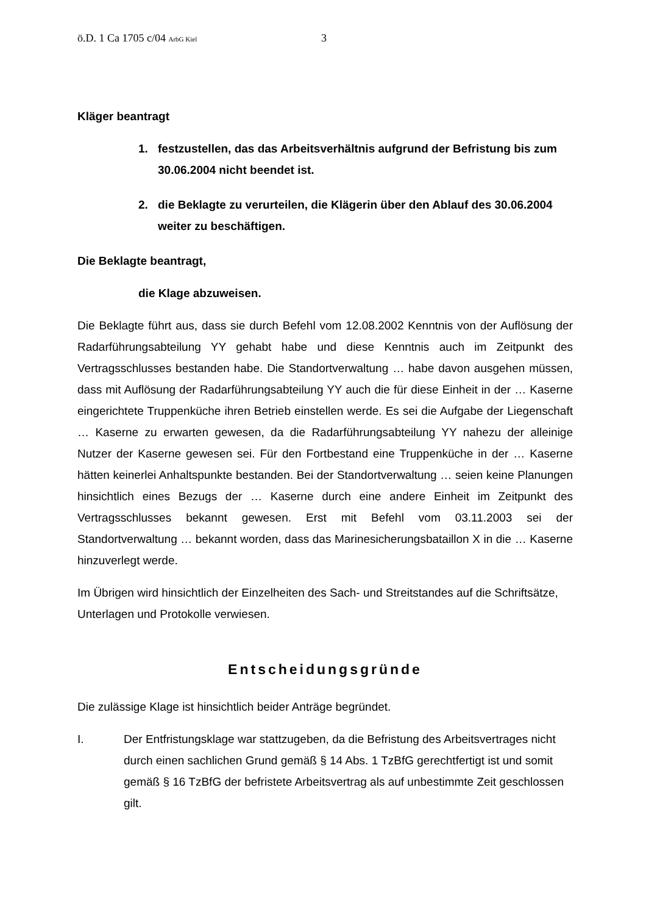ö.D. 1 Ca 1705 c/04 ArbG Kiel
3
Kläger beantragt
1. festzustellen, das das Arbeitsverhältnis aufgrund der Befristung bis zum 30.06.2004 nicht beendet ist.
2. die Beklagte zu verurteilen, die Klägerin über den Ablauf des 30.06.2004 weiter zu beschäftigen.
Die Beklagte beantragt,
die Klage abzuweisen.
Die Beklagte führt aus, dass sie durch Befehl vom 12.08.2002 Kenntnis von der Auflösung der Radarführungsabteilung YY gehabt habe und diese Kenntnis auch im Zeitpunkt des Vertragsschlusses bestanden habe. Die Standortverwaltung … habe davon ausgehen müssen, dass mit Auflösung der Radarführungsabteilung YY auch die für diese Einheit in der … Kaserne eingerichtete Truppenküche ihren Betrieb einstellen werde. Es sei die Aufgabe der Liegenschaft … Kaserne zu erwarten gewesen, da die Radarführungsabteilung YY nahezu der alleinige Nutzer der Kaserne gewesen sei. Für den Fortbestand eine Truppenküche in der … Kaserne hätten keinerlei Anhaltspunkte bestanden. Bei der Standortverwaltung … seien keine Planungen hinsichtlich eines Bezugs der … Kaserne durch eine andere Einheit im Zeitpunkt des Vertragsschlusses bekannt gewesen. Erst mit Befehl vom 03.11.2003 sei der Standortverwaltung … bekannt worden, dass das Marinesicherungsbataillon X in die … Kaserne hinzuverlegt werde.
Im Übrigen wird hinsichtlich der Einzelheiten des Sach- und Streitstandes auf die Schriftsätze, Unterlagen und Protokolle verwiesen.
Entscheidungsgründe
Die zulässige Klage ist hinsichtlich beider Anträge begründet.
I. Der Entfristungsklage war stattzugeben, da die Befristung des Arbeitsvertrages nicht durch einen sachlichen Grund gemäß § 14 Abs. 1 TzBfG gerechtfertigt ist und somit gemäß § 16 TzBfG der befristete Arbeitsvertrag als auf unbestimmte Zeit geschlossen gilt.